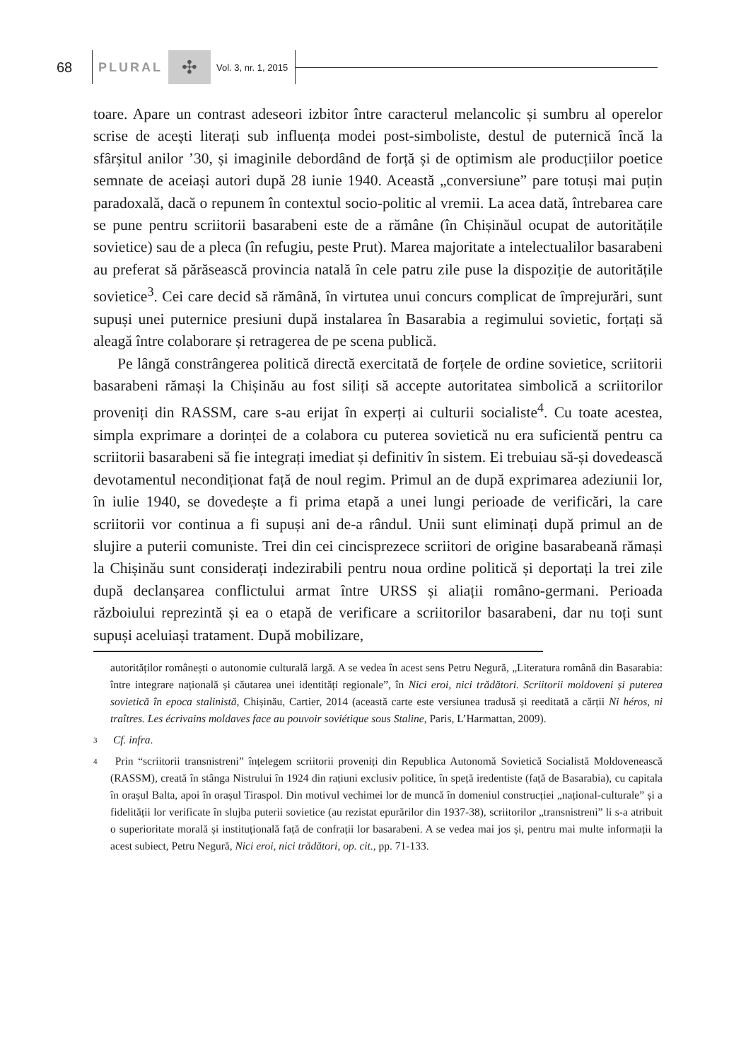68 PLURAL ✣ Vol. 3, nr. 1, 2015
toare. Apare un contrast adeseori izbitor între caracterul melancolic și sumbru al operelor scrise de acești literați sub influența modei post-simboliste, destul de puternică încă la sfârșitul anilor ’30, și imaginile debordând de forță și de optimism ale producțiilor poetice semnate de aceiași autori după 28 iunie 1940. Această „conversiune” pare totuși mai puțin paradoxală, dacă o repunem în contextul socio-politic al vremii. La acea dată, întrebarea care se pune pentru scriitorii basarabeni este de a rămâne (în Chișinăul ocupat de autoritățile sovietice) sau de a pleca (în refugiu, peste Prut). Marea majoritate a intelectualilor basarabeni au preferat să părăsească provincia natală în cele patru zile puse la dispoziție de autoritățile sovietice<sup>3</sup>. Cei care decid să rămână, în virtutea unui concurs complicat de împrejurări, sunt supuși unei puternice presiuni după instalarea în Basarabia a regimului sovietic, forțați să aleagă între colaborare și retragerea de pe scena publică.
Pe lângă constrângerea politică directă exercitată de forțele de ordine sovietice, scriitorii basarabeni rămași la Chișinău au fost siliți să accepte autoritatea simbolică a scriitorilor proveniți din RASSM, care s-au erijat în experți ai culturii socialiste<sup>4</sup>. Cu toate acestea, simpla exprimare a dorinței de a colabora cu puterea sovietică nu era suficientă pentru ca scriitorii basarabeni să fie integrați imediat și definitiv în sistem. Ei trebuiau să-și dovedească devotamentul necondiționat față de noul regim. Primul an de după exprimarea adeziunii lor, în iulie 1940, se dovedește a fi prima etapă a unei lungi perioade de verificări, la care scriitorii vor continua a fi supuși ani de-a rândul. Unii sunt eliminați după primul an de slujire a puterii comuniste. Trei din cei cincisprezece scriitori de origine basarabeană rămași la Chișinău sunt considerați indezirabili pentru noua ordine politică și deportați la trei zile după declanșarea conflictului armat între URSS și aliații româno-germani. Perioada războiului reprezintă și ea o etapă de verificare a scriitorilor basarabeni, dar nu toți sunt supuși aceluiași tratament. După mobilizare,
autorităților românești o autonomie culturală largă. A se vedea în acest sens Petru Negură, „Literatura română din Basarabia: între integrare națională și căutarea unei identități regionale”, în Nici eroi, nici trădători. Scriitorii moldoveni și puterea sovietică în epoca stalinistă, Chișinău, Cartier, 2014 (această carte este versiunea tradusă și reeditată a cărții Ni héros, ni traîtres. Les écrivains moldaves face au pouvoir soviétique sous Staline, Paris, L’Harmattan, 2009).
3 Cf. infra.
4 Prin “scriitorii transnistreni” înțelegem scriitorii proveniți din Republica Autonomă Sovietică Socialistă Moldovenească (RASSM), creată în stânga Nistrului în 1924 din rațiuni exclusiv politice, în speță iredentiste (față de Basarabia), cu capitala în orașul Balta, apoi în orașul Tiraspol. Din motivul vechimei lor de muncă în domeniul construcției „național-culturale” și a fidelității lor verificate în slujba puterii sovietice (au rezistat epurărilor din 1937-38), scriitorilor „transnistreni” li s-a atribuit o superioritate morală și instituțională față de confrații lor basarabeni. A se vedea mai jos și, pentru mai multe informații la acest subiect, Petru Negură, Nici eroi, nici trădători, op. cit., pp. 71-133.